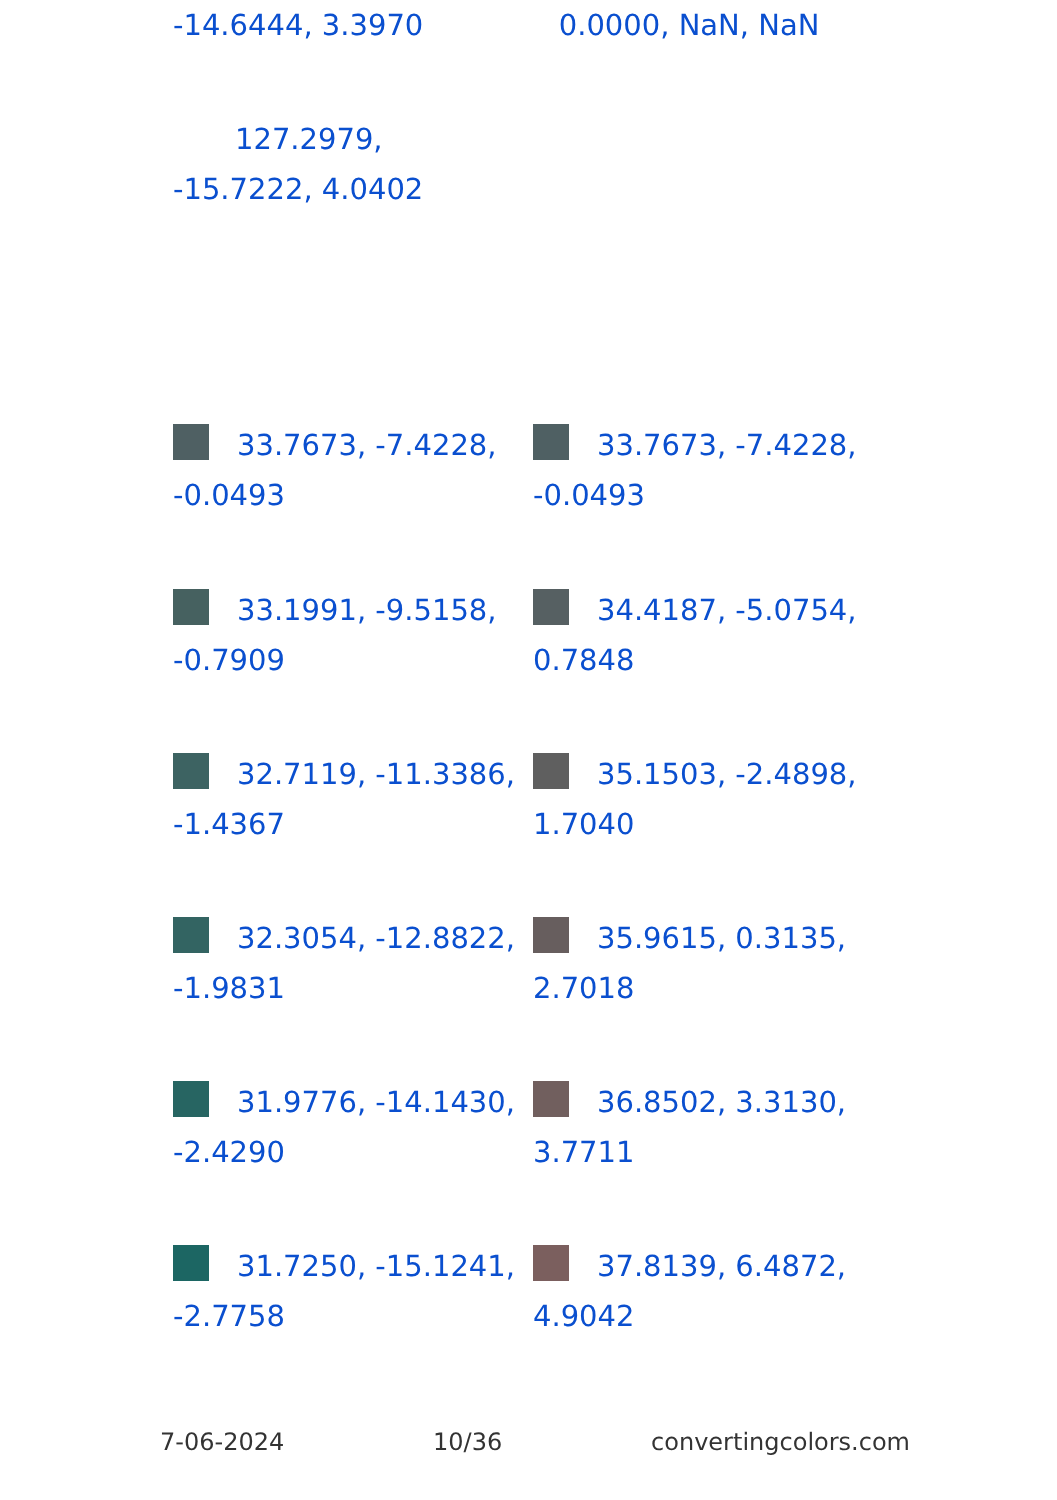-14.6444, 3.3970 0.0000, NaN, NaN
127.2979,
-15.7222, 4.0402
33.7673, -7.4228,
-0.0493
33.7673, -7.4228,
-0.0493
33.1991, -9.5158,
-0.7909
34.4187, -5.0754,
0.7848
32.7119, -11.3386,
-1.4367
35.1503, -2.4898,
1.7040
32.3054, -12.8822,
-1.9831
35.9615, 0.3135,
2.7018
31.9776, -14.1430,
-2.4290
36.8502, 3.3130,
3.7711
31.7250, -15.1241,
-2.7758
37.8139, 6.4872,
4.9042
7-06-2024 10/36 convertingcolors.com